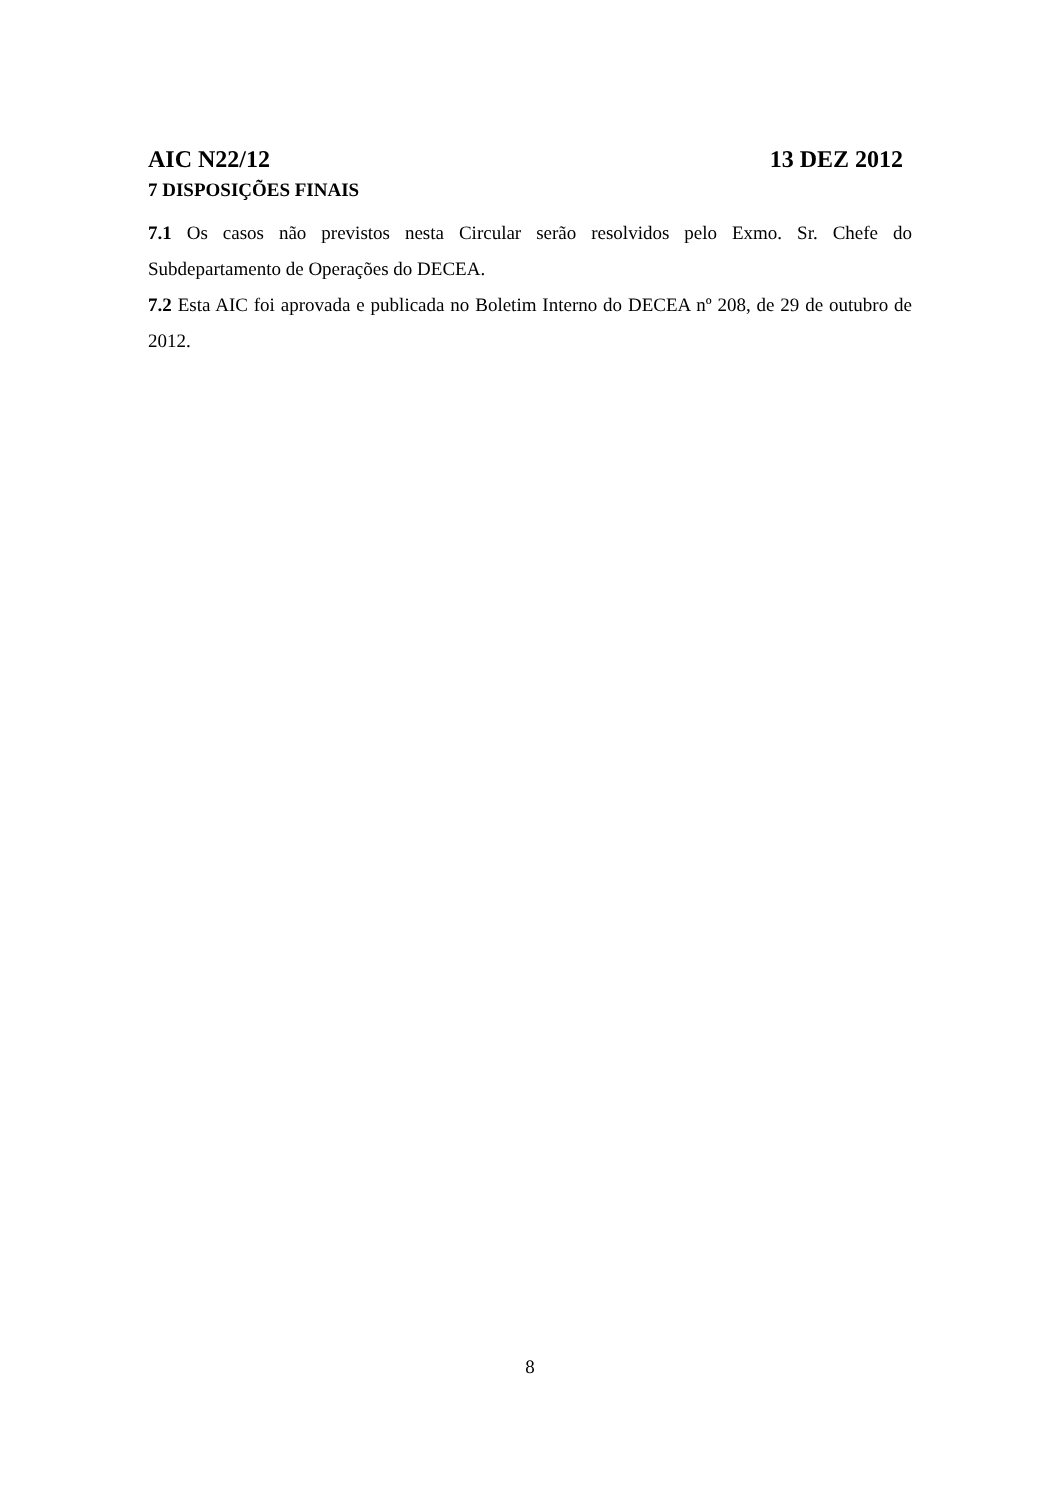AIC N22/12 13 DEZ 2012
7 DISPOSIÇÕES FINAIS
7.1 Os casos não previstos nesta Circular serão resolvidos pelo Exmo. Sr. Chefe do Subdepartamento de Operações do DECEA.
7.2 Esta AIC foi aprovada e publicada no Boletim Interno do DECEA nº 208, de 29 de outubro de 2012.
8